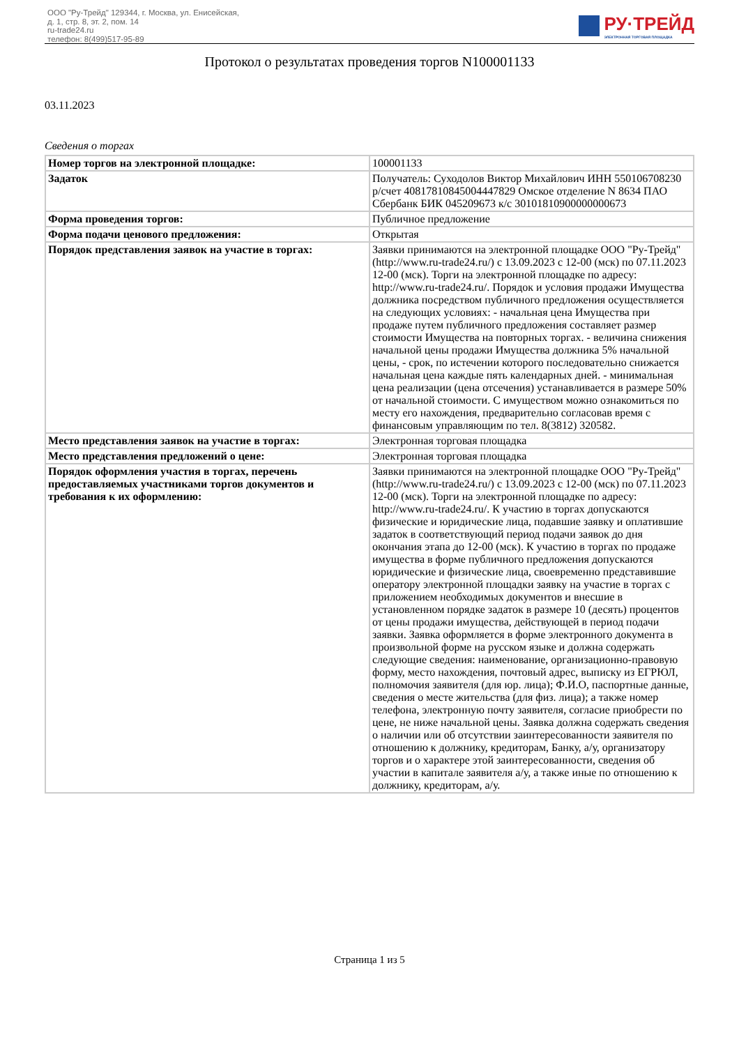ООО "Ру-Трейд" 129344, г. Москва, ул. Енисейская,
д. 1, стр. 8, эт. 2, пом. 14
ru-trade24.ru
телефон: 8(499)517-95-89
РУ·ТРЕЙД
ЭЛЕКТРОННАЯ ТОРГОВАЯ ПЛОЩАДКА
Протокол о результатах проведения торгов N100001133
03.11.2023
Сведения о торгах
| Номер торгов на электронной площадке: | 100001133 |
| Задаток | Получатель: Суходолов Виктор Михайлович ИНН 550106708230 р/счет 40817810845004447829 Омское отделение N 8634 ПАО Сбербанк БИК 045209673 к/с 30101810900000000673 |
| Форма проведения торгов: | Публичное предложение |
| Форма подачи ценового предложения: | Открытая |
| Порядок представления заявок на участие в торгах: | Заявки принимаются на электронной площадке ООО "Ру-Трейд" (http://www.ru-trade24.ru/) с 13.09.2023 с 12-00 (мск) по 07.11.2023 12-00 (мск). Торги на электронной площадке по адресу: http://www.ru-trade24.ru/. Порядок и условия продажи Имущества должника посредством публичного предложения осуществляется на следующих условиях: - начальная цена Имущества при продаже путем публичного предложения составляет размер стоимости Имущества на повторных торгах. - величина снижения начальной цены продажи Имущества должника 5% начальной цены, - срок, по истечении которого последовательно снижается начальная цена каждые пять календарных дней. - минимальная цена реализации (цена отсечения) устанавливается в размере 50% от начальной стоимости. С имуществом можно ознакомиться по месту его нахождения, предварительно согласовав время с финансовым управляющим по тел. 8(3812) 320582. |
| Место представления заявок на участие в торгах: | Электронная торговая площадка |
| Место представления предложений о цене: | Электронная торговая площадка |
| Порядок оформления участия в торгах, перечень предоставляемых участниками торгов документов и требования к их оформлению: | Заявки принимаются на электронной площадке ООО "Ру-Трейд" (http://www.ru-trade24.ru/) с 13.09.2023 с 12-00 (мск) по 07.11.2023 12-00 (мск). Торги на электронной площадке по адресу: http://www.ru-trade24.ru/. К участию в торгах допускаются физические и юридические лица, подавшие заявку и оплатившие задаток в соответствующий период подачи заявок до дня окончания этапа до 12-00 (мск). К участию в торгах по продаже имущества в форме публичного предложения допускаются юридические и физические лица, своевременно представившие оператору электронной площадки заявку на участие в торгах с приложением необходимых документов и внесшие в установленном порядке задаток в размере 10 (десять) процентов от цены продажи имущества, действующей в период подачи заявки. Заявка оформляется в форме электронного документа в произвольной форме на русском языке и должна содержать следующие сведения: наименование, организационно-правовую форму, место нахождения, почтовый адрес, выписку из ЕГРЮЛ, полномочия заявителя (для юр. лица); Ф.И.О, паспортные данные, сведения о месте жительства (для физ. лица); а также номер телефона, электронную почту заявителя, согласие приобрести по цене, не ниже начальной цены. Заявка должна содержать сведения о наличии или об отсутствии заинтересованности заявителя по отношению к должнику, кредиторам, Банку, а/у, организатору торгов и о характере этой заинтересованности, сведения об участии в капитале заявителя а/у, а также иные по отношению к должнику, кредиторам, а/у. |
Страница 1 из 5